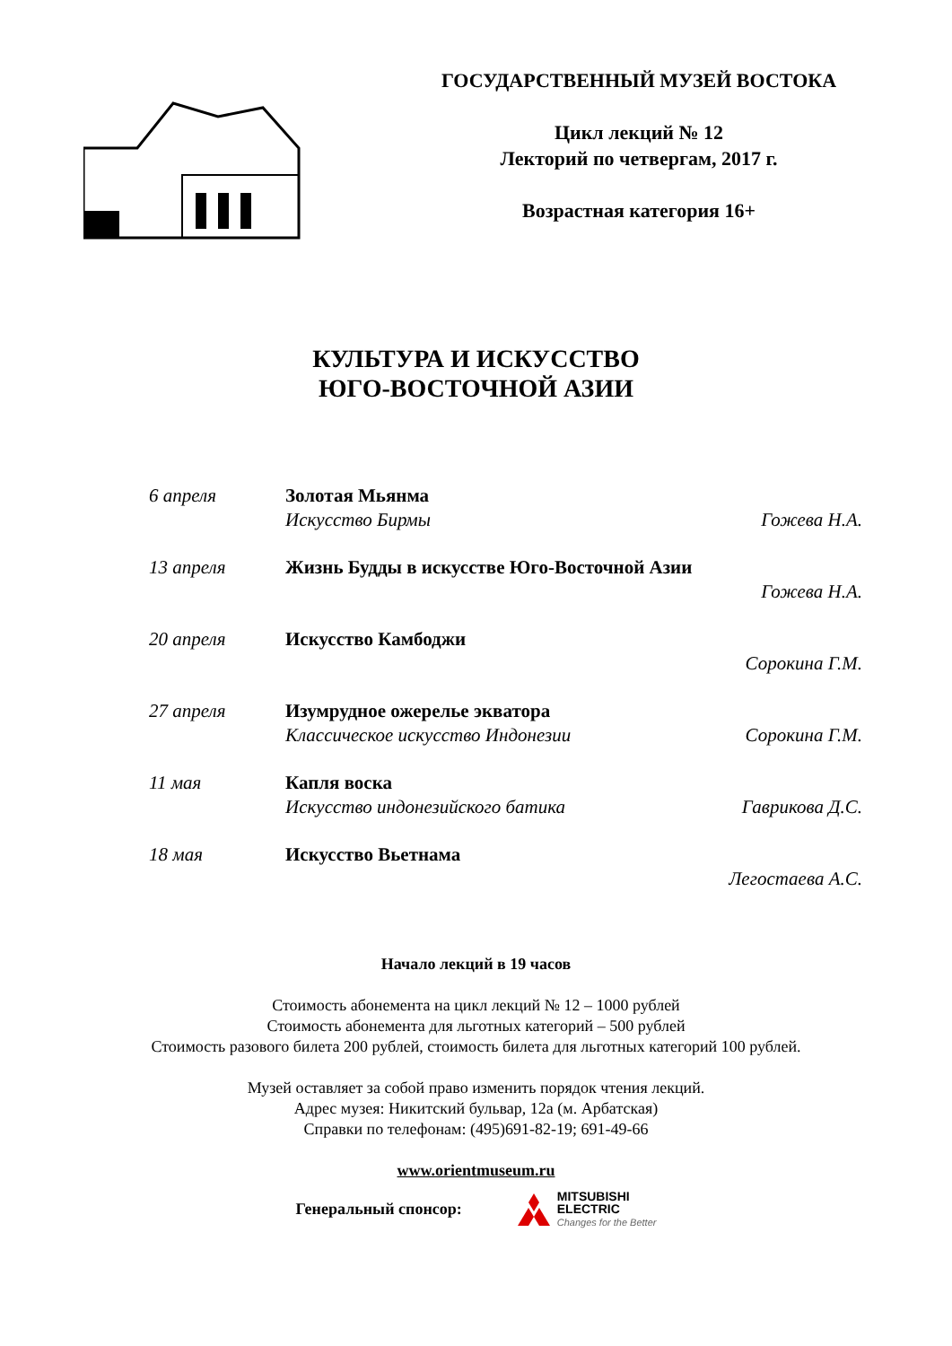ГОСУДАРСТВЕННЫЙ МУЗЕЙ ВОСТОКА
Цикл лекций № 12
Лекторий по четвергам, 2017 г.
Возрастная категория 16+
КУЛЬТУРА И ИСКУССТВО
ЮГО-ВОСТОЧНОЙ АЗИИ
6 апреля Золотая Мьянма
Искусство Бирмы Гожева Н.А.
13 апреля Жизнь Будды в искусстве Юго-Восточной Азии
Гожева Н.А.
20 апреля Искусство Камбоджи
Сорокина Г.М.
27 апреля Изумрудное ожерелье экватора
Классическое искусство Индонезии Сорокина Г.М.
11 мая Капля воска
Искусство индонезийского батика Гаврикова Д.С.
18 мая Искусство Вьетнама
Легостаева А.С.
Начало лекций в 19 часов
Стоимость абонемента на цикл лекций № 12 – 1000 рублей
Стоимость абонемента для льготных категорий – 500 рублей
Стоимость разового билета 200 рублей, стоимость билета для льготных категорий 100 рублей.
Музей оставляет за собой право изменить порядок чтения лекций.
Адрес музея: Никитский бульвар, 12а (м. Арбатская)
Справки по телефонам: (495)691-82-19; 691-49-66
www.orientmuseum.ru
Генеральный спонсор: MITSUBISHI
ELECTRIC
Changes for the Better